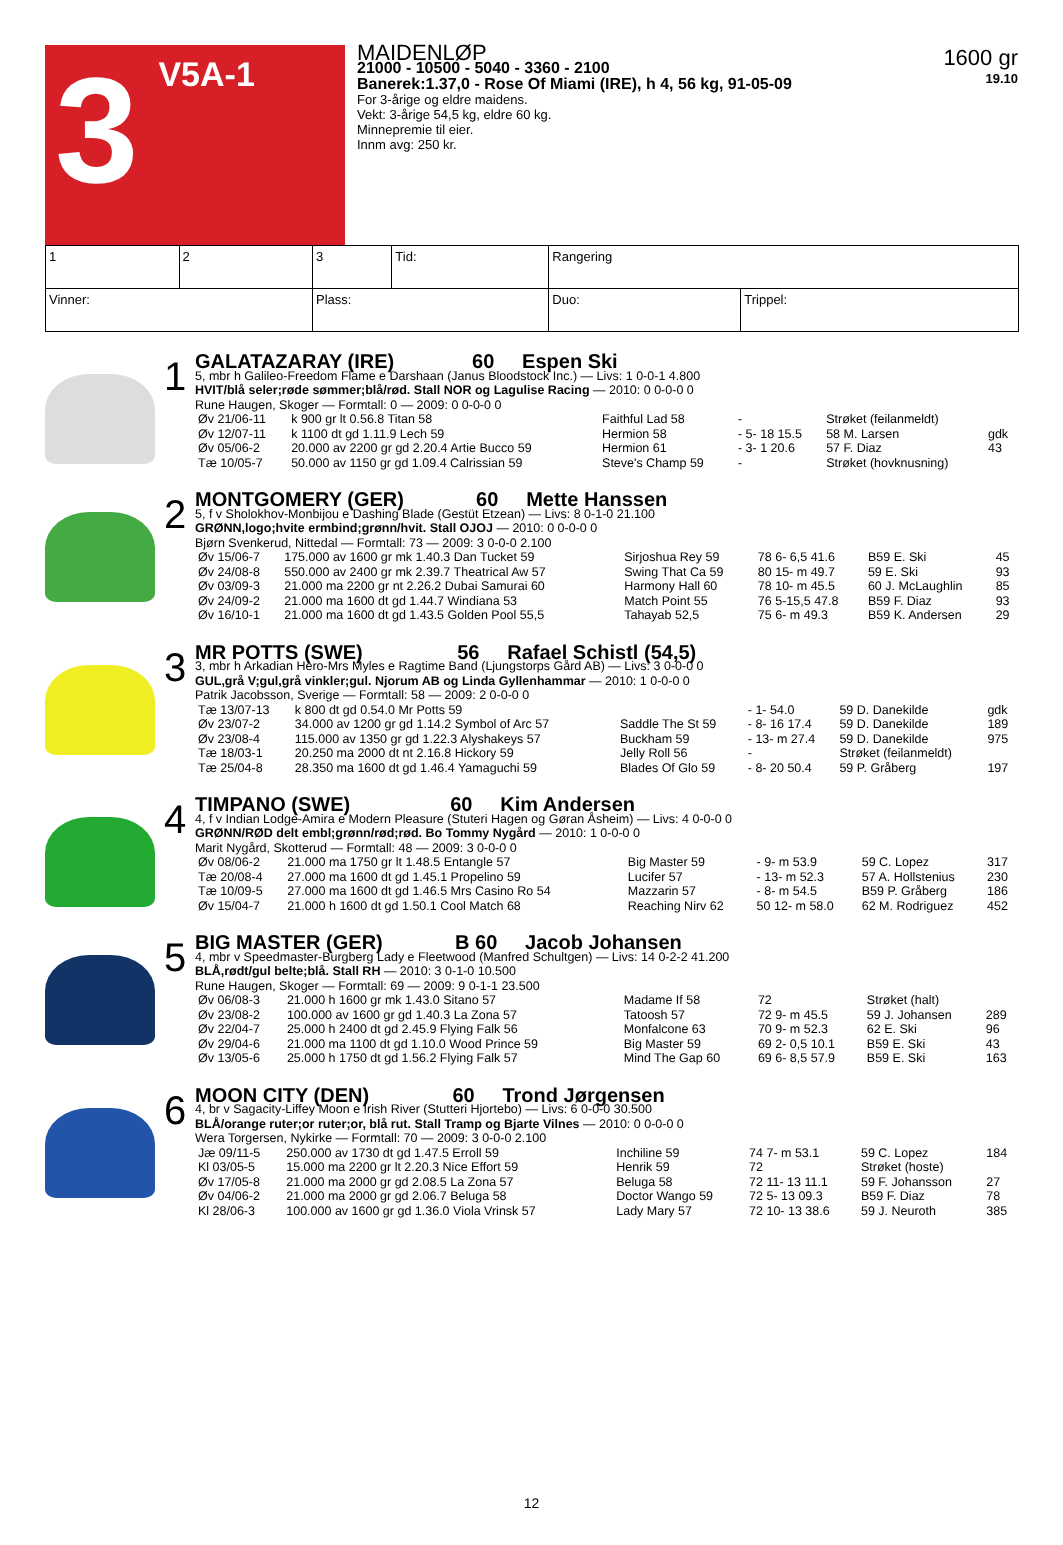3 V5A-1
MAIDENLØP
21000 - 10500 - 5040 - 3360 - 2100
Banerek:1.37,0 - Rose Of Miami (IRE), h 4, 56 kg, 91-05-09
For 3-årige og eldre maidens.
Vekt: 3-årige 54,5 kg, eldre 60 kg.
Minnepremie til eier.
Innm avg: 250 kr.
1600 gr
19.10
| 1 | 2 | 3 | Tid: | Rangering | |
| Vinner: | | Plass: | | Duo: | Trippel: |
1
GALATAZARAY (IRE) 60 Espen Ski
5, mbr h Galileo-Freedom Flame e Darshaan (Janus Bloodstock Inc.) — Livs: 1 0-0-1 4.800
HVIT/blå seler;røde sømmer;blå/rød. Stall NOR og Lagulise Racing — 2010: 0 0-0-0 0
Rune Haugen, Skoger — Formtall: 0 — 2009: 0 0-0-0 0
| Øv 21/06-11 | k 900 gr lt 0.56.8 Titan 58 | Faithful Lad 58 | - | Strøket (feilanmeldt) | |
| Øv 12/07-11 | k 1100 dt gd 1.11.9 Lech 59 | Hermion 58 | - 5- 18 15.5 | 58 M. Larsen | gdk |
| Øv 05/06-2 | 20.000 av 2200 gr gd 2.20.4 Artie Bucco 59 | Hermion 61 | - 3- 1 20.6 | 57 F. Diaz | 43 |
| Tæ 10/05-7 | 50.000 av 1150 gr gd 1.09.4 Calrissian 59 | Steve's Champ 59 | - | Strøket (hovknusning) | |
2
MONTGOMERY (GER) 60 Mette Hanssen
5, f v Sholokhov-Monbijou e Dashing Blade (Gestüt Etzean) — Livs: 8 0-1-0 21.100
GRØNN,logo;hvite ermbind;grønn/hvit. Stall OJOJ — 2010: 0 0-0-0 0
Bjørn Svenkerud, Nittedal — Formtall: 73 — 2009: 3 0-0-0 2.100
| Øv 15/06-7 | 175.000 av 1600 gr mk 1.40.3 Dan Tucket 59 | Sirjoshua Rey 59 | 78 6- 6,5 41.6 | B59 E. Ski | 45 |
| Øv 24/08-8 | 550.000 av 2400 gr mk 2.39.7 Theatrical Aw 57 | Swing That Ca 59 | 80 15- m 49.7 | 59 E. Ski | 93 |
| Øv 03/09-3 | 21.000 ma 2200 gr nt 2.26.2 Dubai Samurai 60 | Harmony Hall 60 | 78 10- m 45.5 | 60 J. McLaughlin | 85 |
| Øv 24/09-2 | 21.000 ma 1600 dt gd 1.44.7 Windiana 53 | Match Point 55 | 76 5-15,5 47.8 | B59 F. Diaz | 93 |
| Øv 16/10-1 | 21.000 ma 1600 dt gd 1.43.5 Golden Pool 55,5 | Tahayab 52,5 | 75 6- m 49.3 | B59 K. Andersen | 29 |
3
MR POTTS (SWE) 56 Rafael Schistl (54,5)
3, mbr h Arkadian Hero-Mrs Myles e Ragtime Band (Ljungstorps Gård AB) — Livs: 3 0-0-0 0
GUL,grå V;gul,grå vinkler;gul. Njorum AB og Linda Gyllenhammar — 2010: 1 0-0-0 0
Patrik Jacobsson, Sverige — Formtall: 58 — 2009: 2 0-0-0 0
| Tæ 13/07-13 | k 800 dt gd 0.54.0 Mr Potts 59 | | - 1- 54.0 | 59 D. Danekilde | gdk |
| Øv 23/07-2 | 34.000 av 1200 gr gd 1.14.2 Symbol of Arc 57 | Saddle The St 59 | - 8- 16 17.4 | 59 D. Danekilde | 189 |
| Øv 23/08-4 | 115.000 av 1350 gr gd 1.22.3 Alyshakeys 57 | Buckham 59 | - 13- m 27.4 | 59 D. Danekilde | 975 |
| Tæ 18/03-1 | 20.250 ma 2000 dt nt 2.16.8 Hickory 59 | Jelly Roll 56 | - | Strøket (feilanmeldt) | |
| Tæ 25/04-8 | 28.350 ma 1600 dt gd 1.46.4 Yamaguchi 59 | Blades Of Glo 59 | - 8- 20 50.4 | 59 P. Gråberg | 197 |
4
TIMPANO (SWE) 60 Kim Andersen
4, f v Indian Lodge-Amira e Modern Pleasure (Stuteri Hagen og Gøran Åsheim) — Livs: 4 0-0-0 0
GRØNN/RØD delt embl;grønn/rød;rød. Bo Tommy Nygård — 2010: 1 0-0-0 0
Marit Nygård, Skotterud — Formtall: 48 — 2009: 3 0-0-0 0
| Øv 08/06-2 | 21.000 ma 1750 gr lt 1.48.5 Entangle 57 | Big Master 59 | - 9- m 53.9 | 59 C. Lopez | 317 |
| Tæ 20/08-4 | 27.000 ma 1600 dt gd 1.45.1 Propelino 59 | Lucifer 57 | - 13- m 52.3 | 57 A. Hollstenius | 230 |
| Tæ 10/09-5 | 27.000 ma 1600 dt gd 1.46.5 Mrs Casino Ro 54 | Mazzarin 57 | - 8- m 54.5 | B59 P. Gråberg | 186 |
| Øv 15/04-7 | 21.000 h 1600 dt gd 1.50.1 Cool Match 68 | Reaching Nirv 62 | 50 12- m 58.0 | 62 M. Rodriguez | 452 |
5
BIG MASTER (GER) B 60 Jacob Johansen
4, mbr v Speedmaster-Burgberg Lady e Fleetwood (Manfred Schultgen) — Livs: 14 0-2-2 41.200
BLÅ,rødt/gul belte;blå. Stall RH — 2010: 3 0-1-0 10.500
Rune Haugen, Skoger — Formtall: 69 — 2009: 9 0-1-1 23.500
| Øv 06/08-3 | 21.000 h 1600 gr mk 1.43.0 Sitano 57 | Madame If 58 | 72 | Strøket (halt) | |
| Øv 23/08-2 | 100.000 av 1600 gr gd 1.40.3 La Zona 57 | Tatoosh 57 | 72 9- m 45.5 | 59 J. Johansen | 289 |
| Øv 22/04-7 | 25.000 h 2400 dt gd 2.45.9 Flying Falk 56 | Monfalcone 63 | 70 9- m 52.3 | 62 E. Ski | 96 |
| Øv 29/04-6 | 21.000 ma 1100 dt gd 1.10.0 Wood Prince 59 | Big Master 59 | 69 2- 0,5 10.1 | B59 E. Ski | 43 |
| Øv 13/05-6 | 25.000 h 1750 dt gd 1.56.2 Flying Falk 57 | Mind The Gap 60 | 69 6- 8,5 57.9 | B59 E. Ski | 163 |
6
MOON CITY (DEN) 60 Trond Jørgensen
4, br v Sagacity-Liffey Moon e Irish River (Stutteri Hjortebo) — Livs: 6 0-0-0 30.500
BLÅ/orange ruter;or ruter;or, blå rut. Stall Tramp og Bjarte Vilnes — 2010: 0 0-0-0 0
Wera Torgersen, Nykirke — Formtall: 70 — 2009: 3 0-0-0 2.100
| Jæ 09/11-5 | 250.000 av 1730 dt gd 1.47.5 Erroll 59 | Inchiline 59 | 74 7- m 53.1 | 59 C. Lopez | 184 |
| Kl 03/05-5 | 15.000 ma 2200 gr lt 2.20.3 Nice Effort 59 | Henrik 59 | 72 | Strøket (hoste) | |
| Øv 17/05-8 | 21.000 ma 2000 gr gd 2.08.5 La Zona 57 | Beluga 58 | 72 11- 13 11.1 | 59 F. Johansson | 27 |
| Øv 04/06-2 | 21.000 ma 2000 gr gd 2.06.7 Beluga 58 | Doctor Wango 59 | 72 5- 13 09.3 | B59 F. Diaz | 78 |
| Kl 28/06-3 | 100.000 av 1600 gr gd 1.36.0 Viola Vrinsk 57 | Lady Mary 57 | 72 10- 13 38.6 | 59 J. Neuroth | 385 |
12